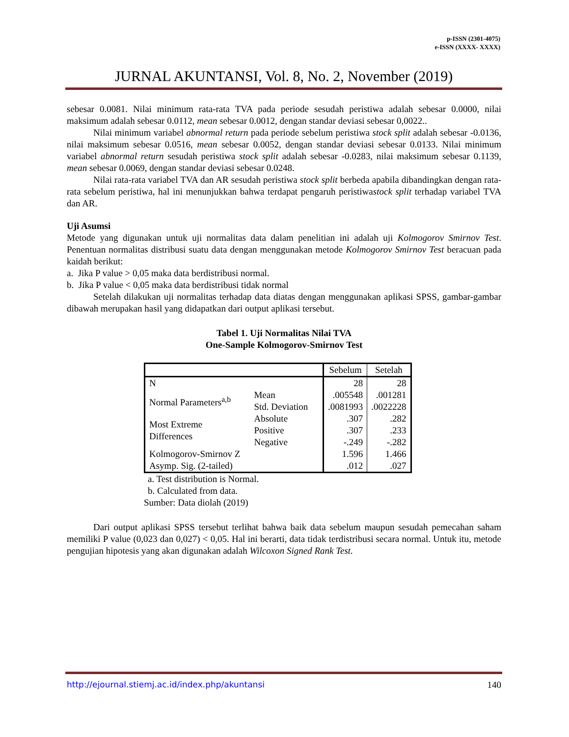p-ISSN (2301-4075)
e-ISSN (XXXX- XXXX)
JURNAL AKUNTANSI, Vol. 8, No. 2, November (2019)
sebesar 0.0081. Nilai minimum rata-rata TVA pada periode sesudah peristiwa adalah sebesar 0.0000, nilai maksimum adalah sebesar 0.0112, mean sebesar 0.0012, dengan standar deviasi sebesar 0,0022..
Nilai minimum variabel abnormal return pada periode sebelum peristiwa stock split adalah sebesar -0.0136, nilai maksimum sebesar 0.0516, mean sebesar 0.0052, dengan standar deviasi sebesar 0.0133. Nilai minimum variabel abnormal return sesudah peristiwa stock split adalah sebesar -0.0283, nilai maksimum sebesar 0.1139, mean sebesar 0.0069, dengan standar deviasi sebesar 0.0248.
Nilai rata-rata variabel TVA dan AR sesudah peristiwa stock split berbeda apabila dibandingkan dengan rata-rata sebelum peristiwa, hal ini menunjukkan bahwa terdapat pengaruh peristiwastock split terhadap variabel TVA dan AR.
Uji Asumsi
Metode yang digunakan untuk uji normalitas data dalam penelitian ini adalah uji Kolmogorov Smirnov Test. Penentuan normalitas distribusi suatu data dengan menggunakan metode Kolmogorov Smirnov Test beracuan pada kaidah berikut:
a. Jika P value > 0,05 maka data berdistribusi normal.
b. Jika P value < 0,05 maka data berdistribusi tidak normal
Setelah dilakukan uji normalitas terhadap data diatas dengan menggunakan aplikasi SPSS, gambar-gambar dibawah merupakan hasil yang didapatkan dari output aplikasi tersebut.
Tabel 1. Uji Normalitas Nilai TVA
One-Sample Kolmogorov-Smirnov Test
| | | Sebelum | Setelah |
| N | | 28 | 28 |
| Normal Parameters<sup>a,b</sup> | Mean | .005548 | .001281 |
| | Std. Deviation | .0081993 | .0022228 |
| Most Extreme Differences | Absolute | .307 | .282 |
| | Positive | .307 | .233 |
| | Negative | -.249 | -.282 |
| Kolmogorov-Smirnov Z | | 1.596 | 1.466 |
| Asymp. Sig. (2-tailed) | | .012 | .027 |
a. Test distribution is Normal.
b. Calculated from data.
Sumber: Data diolah (2019)
Dari output aplikasi SPSS tersebut terlihat bahwa baik data sebelum maupun sesudah pemecahan saham memiliki P value (0,023 dan 0,027) < 0,05. Hal ini berarti, data tidak terdistribusi secara normal. Untuk itu, metode pengujian hipotesis yang akan digunakan adalah Wilcoxon Signed Rank Test.
http://ejournal.stiemj.ac.id/index.php/akuntansi 140